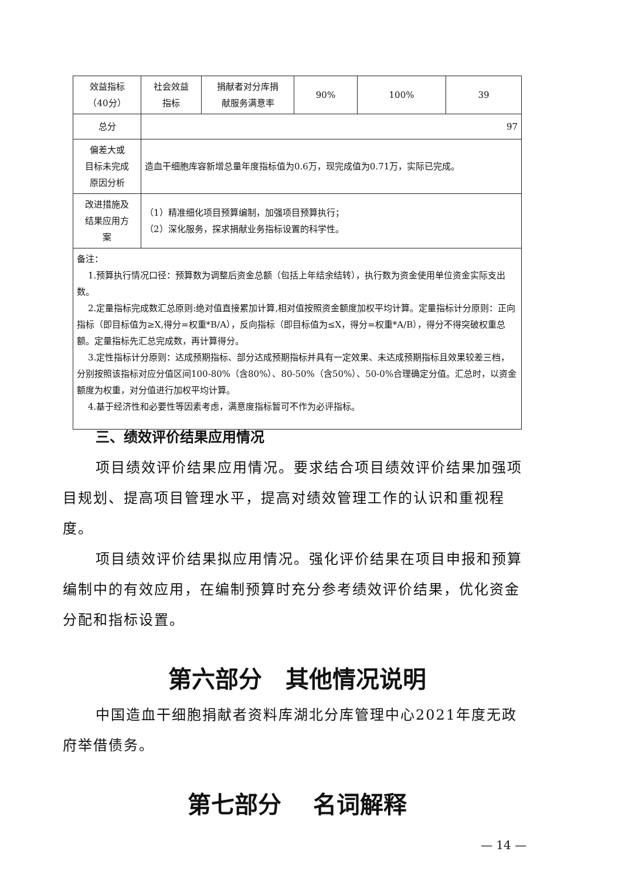| 效益指标 （40分） | 社会效益 指标 | 捐献者对分库捐 献服务满意率 | 90% | 100% | 39 |
| 总分 | 97 | | | | |
| 偏差大或 目标未完成 原因分析 | 造血干细胞库容新增总量年度指标值为0.6万，现完成值为0.71万，实际已完成。 | | | | |
| 改进措施及 结果应用方 案 | （1）精准细化项目预算编制，加强项目预算执行； （2）深化服务，探求捐献业务指标设置的科学性。 | | | | |
| 备注： 1.预算执行情况口径：预算数为调整后资金总额（包括上年结余结转），执行数为资金使用单位资金实际支出数。 2.定量指标完成数汇总原则:绝对值直接累加计算,相对值按照资金额度加权平均计算。定量指标计分原则：正向指标（即目标值为≥X,得分=权重*B/A），反向指标（即目标值为≤X，得分=权重*A/B），得分不得突破权重总额。定量指标先汇总完成数，再计算得分。 3.定性指标计分原则：达成预期指标、部分达成预期指标并具有一定效果、未达成预期指标且效果较差三档，分别按照该指标对应分值区间100-80%（含80%）、80-50%（含50%）、50-0%合理确定分值。汇总时，以资金额度为权重，对分值进行加权平均计算。 4.基于经济性和必要性等因素考虑，满意度指标暂可不作为必评指标。 | | | | | |
三、绩效评价结果应用情况
项目绩效评价结果应用情况。要求结合项目绩效评价结果加强项目规划、提高项目管理水平，提高对绩效管理工作的认识和重视程度。
项目绩效评价结果拟应用情况。强化评价结果在项目申报和预算编制中的有效应用，在编制预算时充分参考绩效评价结果，优化资金分配和指标设置。
第六部分　其他情况说明
中国造血干细胞捐献者资料库湖北分库管理中心2021年度无政府举借债务。
第七部分　 名词解释
— 14 —